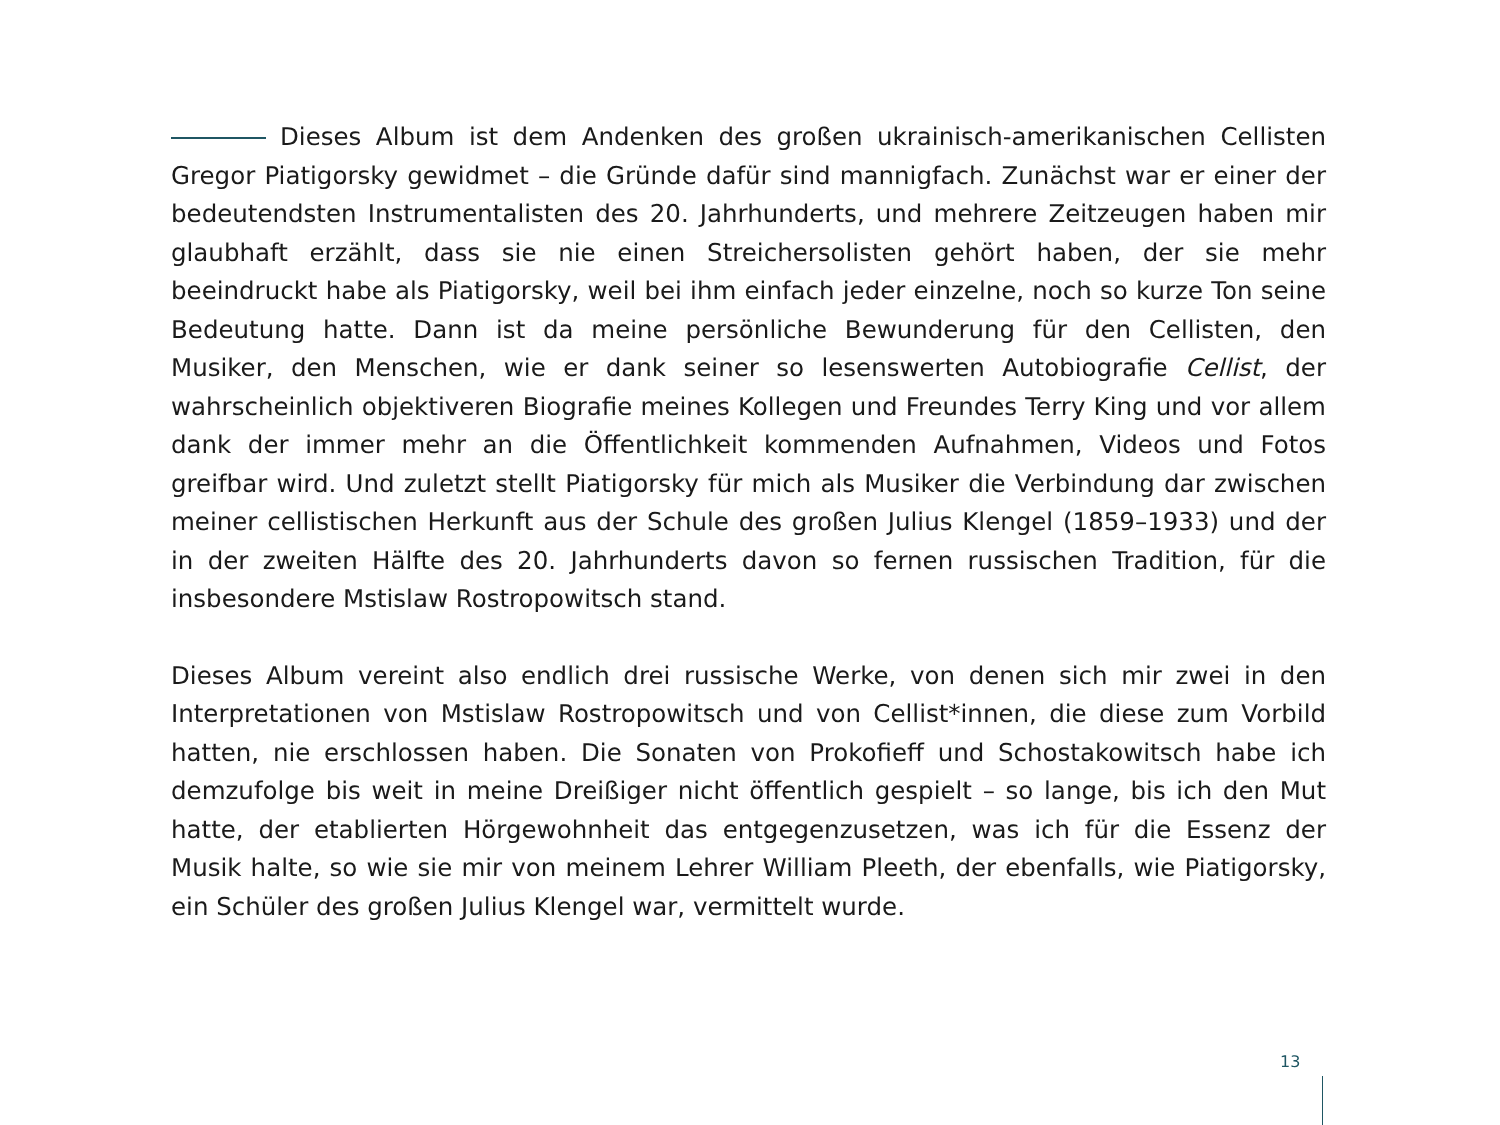Dieses Album ist dem Andenken des großen ukrainisch-amerikanischen Cellisten Gregor Piatigorsky gewidmet – die Gründe dafür sind mannigfach. Zunächst war er einer der bedeutendsten Instrumentalisten des 20. Jahrhunderts, und mehrere Zeitzeugen haben mir glaubhaft erzählt, dass sie nie einen Streichersolisten gehört haben, der sie mehr beeindruckt habe als Piatigorsky, weil bei ihm einfach jeder einzelne, noch so kurze Ton seine Bedeutung hatte. Dann ist da meine persönliche Bewunderung für den Cellisten, den Musiker, den Menschen, wie er dank seiner so lesenswerten Autobiografie Cellist, der wahrscheinlich objektiveren Biografie meines Kollegen und Freundes Terry King und vor allem dank der immer mehr an die Öffentlichkeit kommenden Aufnahmen, Videos und Fotos greifbar wird. Und zuletzt stellt Piatigorsky für mich als Musiker die Verbindung dar zwischen meiner cellistischen Herkunft aus der Schule des großen Julius Klengel (1859–1933) und der in der zweiten Hälfte des 20. Jahrhunderts davon so fernen russischen Tradition, für die insbesondere Mstislaw Rostropowitsch stand.
Dieses Album vereint also endlich drei russische Werke, von denen sich mir zwei in den Interpretationen von Mstislaw Rostropowitsch und von Cellist*innen, die diese zum Vorbild hatten, nie erschlossen haben. Die Sonaten von Prokofieff und Schostakowitsch habe ich demzufolge bis weit in meine Dreißiger nicht öffentlich gespielt – so lange, bis ich den Mut hatte, der etablierten Hörgewohnheit das entgegenzusetzen, was ich für die Essenz der Musik halte, so wie sie mir von meinem Lehrer William Pleeth, der ebenfalls, wie Piatigorsky, ein Schüler des großen Julius Klengel war, vermittelt wurde.
13